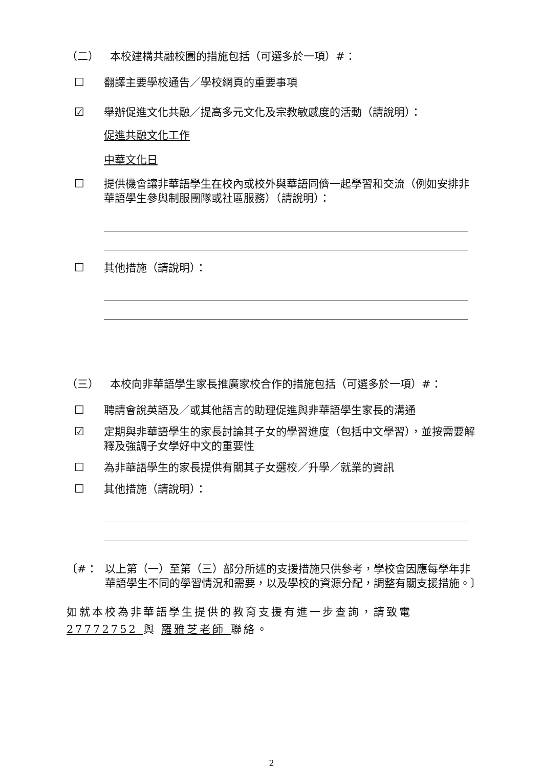（二） 本校建構共融校園的措施包括（可選多於一項）#：
☐ 翻譯主要學校通告／學校網頁的重要事項
☑ 舉辦促進文化共融／提高多元文化及宗教敏感度的活動（請說明）：
促進共融文化工作
中華文化日
☐ 提供機會讓非華語學生在校內或校外與華語同儕一起學習和交流（例如安排非華語學生參與制服團隊或社區服務）（請說明）：
☐ 其他措施（請說明）：
（三） 本校向非華語學生家長推廣家校合作的措施包括（可選多於一項）#：
☐ 聘請會說英語及／或其他語言的助理促進與非華語學生家長的溝通
☑ 定期與非華語學生的家長討論其子女的學習進度（包括中文學習），並按需要解釋及強調子女學好中文的重要性
☐ 為非華語學生的家長提供有關其子女選校／升學／就業的資訊
☐ 其他措施（請說明）：
〔#： 以上第（一）至第（三）部分所述的支援措施只供參考，學校會因應每學年非華語學生不同的學習情況和需要，以及學校的資源分配，調整有關支援措施。〕
如就本校為非華語學生提供的教育支援有進一步查詢，請致電 27772752 與 羅雅芝老師 聯絡。
2